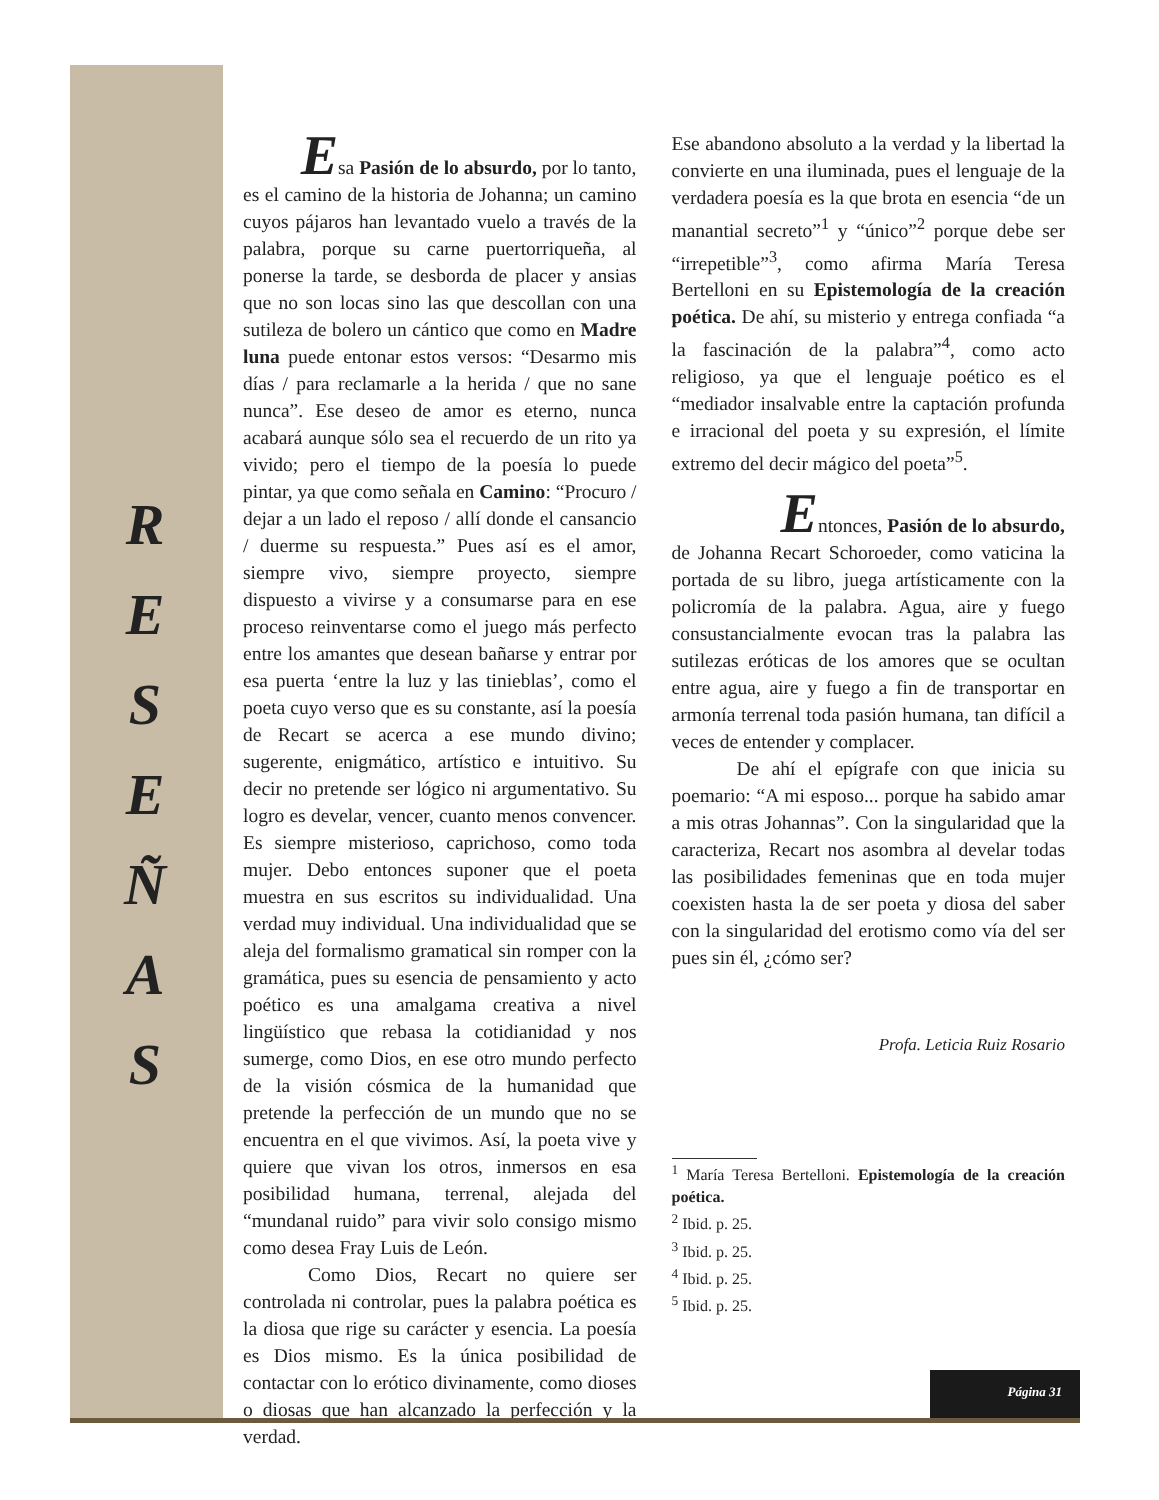R
E
S
E
Ñ
A
S
Esa Pasión de lo absurdo, por lo tanto,
es el camino de la historia de Johanna; un camino cuyos pájaros han levantado vuelo a través de la palabra, porque su carne puertorriqueña, al ponerse la tarde, se desborda de placer y ansias que no son locas sino las que descollan con una sutileza de bolero un cántico que como en Madre luna puede entonar estos versos: “Desarmo mis días / para reclamarle a la herida / que no sane nunca”. Ese deseo de amor es eterno, nunca acabará aunque sólo sea el recuerdo de un rito ya vivido; pero el tiempo de la poesía lo puede pintar, ya que como señala en Camino: “Procuro / dejar a un lado el reposo / allí donde el cansancio / duerme su respuesta.” Pues así es el amor, siempre vivo, siempre proyecto, siempre dispuesto a vivirse y a consumarse para en ese proceso reinventarse como el juego más perfecto entre los amantes que desean bañarse y entrar por esa puerta ‘entre la luz y las tinieblas’, como el poeta cuyo verso que es su constante, así la poesía de Recart se acerca a ese mundo divino; sugerente, enigmático, artístico e intuitivo. Su decir no pretende ser lógico ni argumentativo. Su logro es develar, vencer, cuanto menos convencer. Es siempre misterioso, caprichoso, como toda mujer. Debo entonces suponer que el poeta muestra en sus escritos su individualidad. Una verdad muy individual. Una individualidad que se aleja del formalismo gramatical sin romper con la gramática, pues su esencia de pensamiento y acto poético es una amalgama creativa a nivel lingüístico que rebasa la cotidianidad y nos sumerge, como Dios, en ese otro mundo perfecto de la visión cósmica de la humanidad que pretende la perfección de un mundo que no se encuentra en el que vivimos. Así, la poeta vive y quiere que vivan los otros, inmersos en esa posibilidad humana, terrenal, alejada del “mundanal ruido” para vivir solo consigo mismo como desea Fray Luis de León.
Como Dios, Recart no quiere ser controlada ni controlar, pues la palabra poética es la diosa que rige su carácter y esencia. La poesía es Dios mismo. Es la única posibilidad de contactar con lo erótico divinamente, como dioses o diosas que han alcanzado la perfección y la verdad.
Ese abandono absoluto a la verdad y la libertad la convierte en una iluminada, pues el lenguaje de la verdadera poesía es la que brota en esencia “de un manantial secreto”<sup>1</sup> y “único”<sup>2</sup> porque debe ser “irrepetible”<sup>3</sup>, como afirma María Teresa Bertelloni en su Epistemología de la creación poética. De ahí, su misterio y entrega confiada “a la fascinación de la palabra”<sup>4</sup>, como acto religioso, ya que el lenguaje poético es el “mediador insalvable entre la captación profunda e irracional del poeta y su expresión, el límite extremo del decir mágico del poeta”<sup>5</sup>.
Entonces, Pasión de lo absurdo,
de Johanna Recart Schoroeder, como vaticina la portada de su libro, juega artísticamente con la policromía de la palabra. Agua, aire y fuego consustancialmente evocan tras la palabra las sutilezas eróticas de los amores que se ocultan entre agua, aire y fuego a fin de transportar en armonía terrenal toda pasión humana, tan difícil a veces de entender y complacer.
De ahí el epígrafe con que inicia su poemario: “A mi esposo... porque ha sabido amar a mis otras Johannas”. Con la singularidad que la caracteriza, Recart nos asombra al develar todas las posibilidades femeninas que en toda mujer coexisten hasta la de ser poeta y diosa del saber con la singularidad del erotismo como vía del ser pues sin él, ¿cómo ser?
Profa. Leticia Ruiz Rosario
<sup>1</sup> María Teresa Bertelloni. Epistemología de la creación poética.
<sup>2</sup> Ibid. p. 25.
<sup>3</sup> Ibid. p. 25.
<sup>4</sup> Ibid. p. 25.
<sup>5</sup> Ibid. p. 25.
Página 31